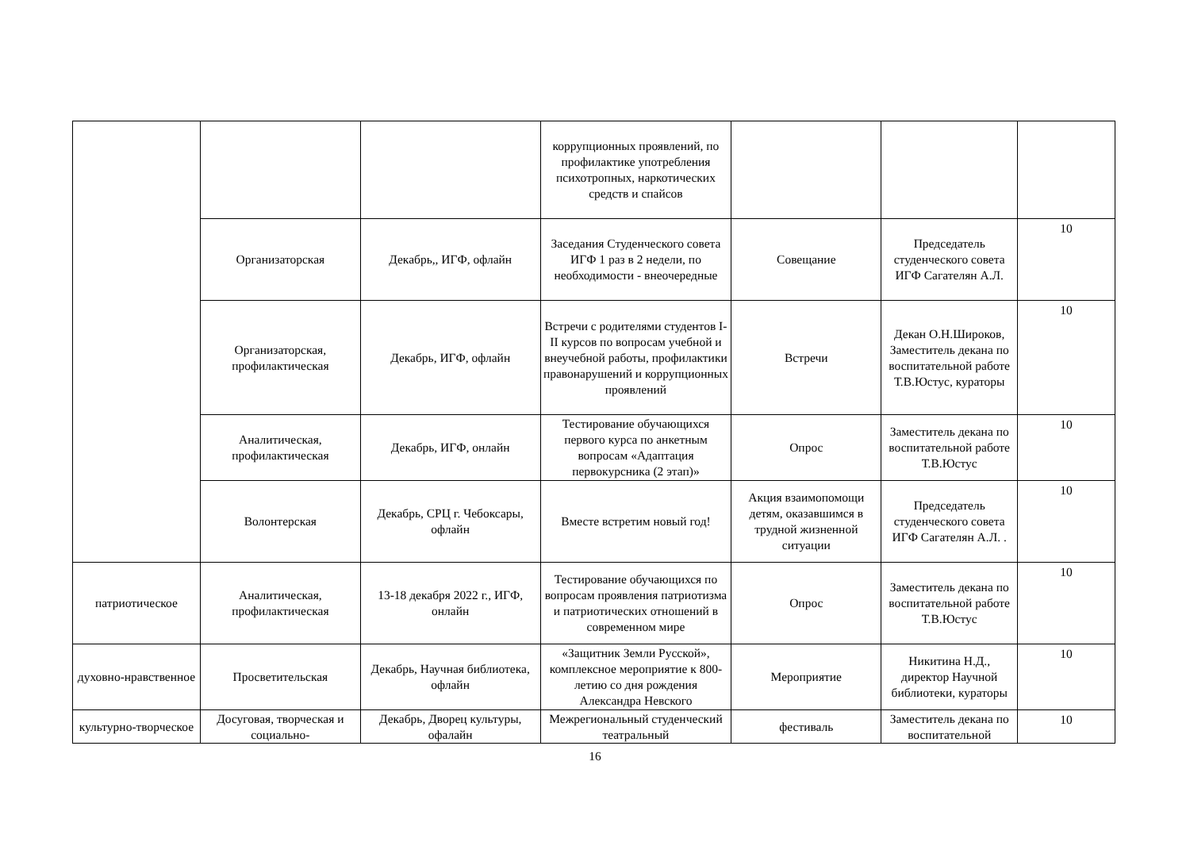| | | | коррупционных проявлений, по профилактике употребления психотропных, наркотических средств и спайсов | | | |
| | Организаторская | Декабрь,, ИГФ, офлайн | Заседания Студенческого совета ИГФ 1 раз в 2 недели, по необходимости - внеочередные | Совещание | Председатель студенческого совета ИГФ Сагателян А.Л. | 10 |
| | Организаторская, профилактическая | Декабрь, ИГФ, офлайн | Встречи с родителями студентов I-II курсов по вопросам учебной и внеучебной работы, профилактики правонарушений и коррупционных проявлений | Встречи | Декан О.Н.Широков, Заместитель декана по воспитательной работе Т.В.Юстус, кураторы | 10 |
| | Аналитическая, профилактическая | Декабрь, ИГФ, онлайн | Тестирование обучающихся первого курса по анкетным вопросам «Адаптация первокурсника (2 этап)» | Опрос | Заместитель декана по воспитательной работе Т.В.Юстус | 10 |
| | Волонтерская | Декабрь, СРЦ г. Чебоксары, офлайн | Вместе встретим новый год! | Акция взаимопомощи детям, оказавшимся в трудной жизненной ситуации | Председатель студенческого совета ИГФ Сагателян А.Л. . | 10 |
| патриотическое | Аналитическая, профилактическая | 13-18 декабря 2022 г., ИГФ, онлайн | Тестирование обучающихся по вопросам проявления патриотизма и патриотических отношений в современном мире | Опрос | Заместитель декана по воспитательной работе Т.В.Юстус | 10 |
| духовно-нравственное | Просветительская | Декабрь, Научная библиотека, офлайн | «Защитник Земли Русской», комплексное мероприятие к 800-летию со дня рождения Александра Невского | Мероприятие | Никитина Н.Д., директор Научной библиотеки, кураторы | 10 |
| культурно-творческое | Досуговая, творческая и социально- | Декабрь, Дворец культуры, офалайн | Межрегиональный студенческий театральный | фестиваль | Заместитель декана по воспитательной | 10 |
16